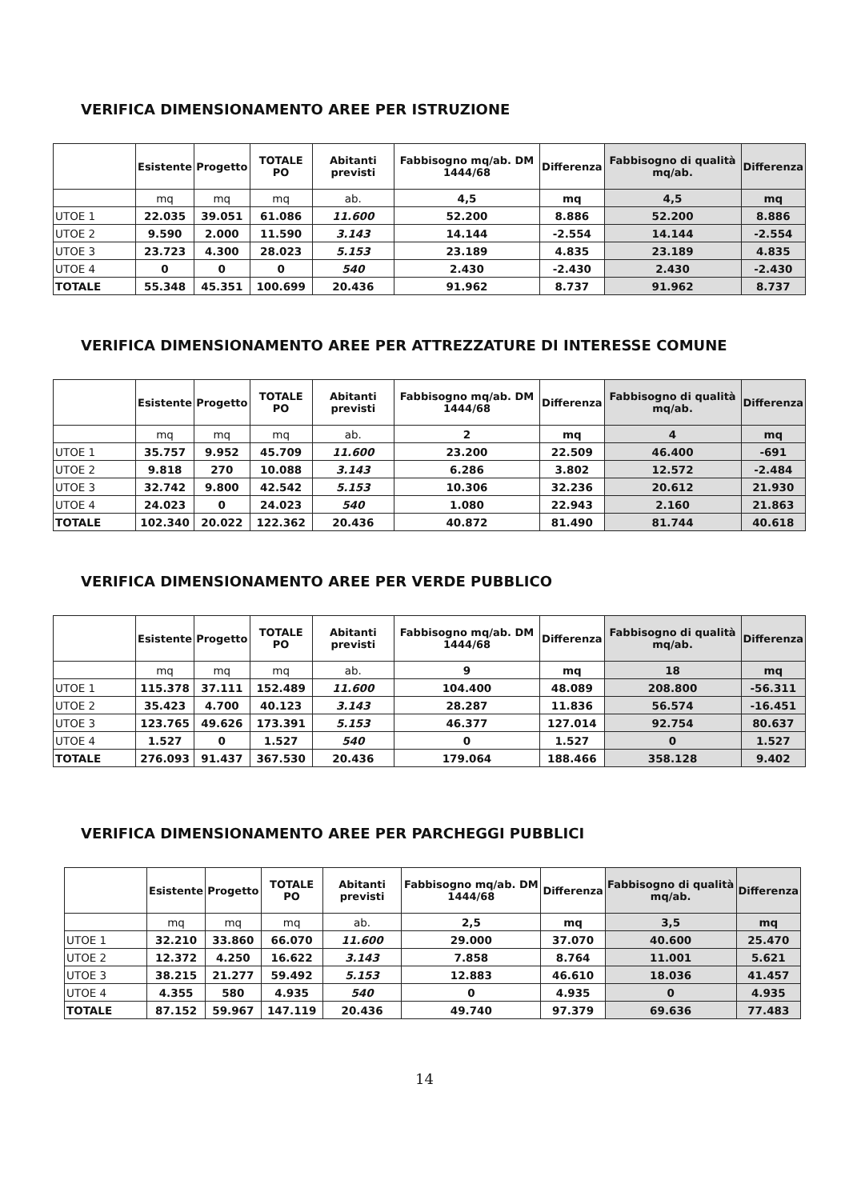VERIFICA DIMENSIONAMENTO AREE PER ISTRUZIONE
| | Esistente | Progetto | TOTALE PO | Abitanti previsti | Fabbisogno mq/ab. DM 1444/68 | Differenza | Fabbisogno di qualità mq/ab. | Differenza |
| --- | --- | --- | --- | --- | --- | --- | --- | --- |
| | mq | mq | mq | ab. | 4,5 | mq | 4,5 | mq |
| UTOE 1 | 22.035 | 39.051 | 61.086 | 11.600 | 52.200 | 8.886 | 52.200 | 8.886 |
| UTOE 2 | 9.590 | 2.000 | 11.590 | 3.143 | 14.144 | -2.554 | 14.144 | -2.554 |
| UTOE 3 | 23.723 | 4.300 | 28.023 | 5.153 | 23.189 | 4.835 | 23.189 | 4.835 |
| UTOE 4 | 0 | 0 | 0 | 540 | 2.430 | -2.430 | 2.430 | -2.430 |
| TOTALE | 55.348 | 45.351 | 100.699 | 20.436 | 91.962 | 8.737 | 91.962 | 8.737 |
VERIFICA DIMENSIONAMENTO AREE PER ATTREZZATURE DI INTERESSE COMUNE
| | Esistente | Progetto | TOTALE PO | Abitanti previsti | Fabbisogno mq/ab. DM 1444/68 | Differenza | Fabbisogno di qualità mq/ab. | Differenza |
| --- | --- | --- | --- | --- | --- | --- | --- | --- |
| | mq | mq | mq | ab. | 2 | mq | 4 | mq |
| UTOE 1 | 35.757 | 9.952 | 45.709 | 11.600 | 23.200 | 22.509 | 46.400 | -691 |
| UTOE 2 | 9.818 | 270 | 10.088 | 3.143 | 6.286 | 3.802 | 12.572 | -2.484 |
| UTOE 3 | 32.742 | 9.800 | 42.542 | 5.153 | 10.306 | 32.236 | 20.612 | 21.930 |
| UTOE 4 | 24.023 | 0 | 24.023 | 540 | 1.080 | 22.943 | 2.160 | 21.863 |
| TOTALE | 102.340 | 20.022 | 122.362 | 20.436 | 40.872 | 81.490 | 81.744 | 40.618 |
VERIFICA DIMENSIONAMENTO AREE PER VERDE PUBBLICO
| | Esistente | Progetto | TOTALE PO | Abitanti previsti | Fabbisogno mq/ab. DM 1444/68 | Differenza | Fabbisogno di qualità mq/ab. | Differenza |
| --- | --- | --- | --- | --- | --- | --- | --- | --- |
| | mq | mq | mq | ab. | 9 | mq | 18 | mq |
| UTOE 1 | 115.378 | 37.111 | 152.489 | 11.600 | 104.400 | 48.089 | 208.800 | -56.311 |
| UTOE 2 | 35.423 | 4.700 | 40.123 | 3.143 | 28.287 | 11.836 | 56.574 | -16.451 |
| UTOE 3 | 123.765 | 49.626 | 173.391 | 5.153 | 46.377 | 127.014 | 92.754 | 80.637 |
| UTOE 4 | 1.527 | 0 | 1.527 | 540 | 0 | 1.527 | 0 | 1.527 |
| TOTALE | 276.093 | 91.437 | 367.530 | 20.436 | 179.064 | 188.466 | 358.128 | 9.402 |
VERIFICA DIMENSIONAMENTO AREE PER PARCHEGGI PUBBLICI
| | Esistente | Progetto | TOTALE PO | Abitanti previsti | Fabbisogno mq/ab. DM 1444/68 | Differenza | Fabbisogno di qualità mq/ab. | Differenza |
| --- | --- | --- | --- | --- | --- | --- | --- | --- |
| | mq | mq | mq | ab. | 2,5 | mq | 3,5 | mq |
| UTOE 1 | 32.210 | 33.860 | 66.070 | 11.600 | 29.000 | 37.070 | 40.600 | 25.470 |
| UTOE 2 | 12.372 | 4.250 | 16.622 | 3.143 | 7.858 | 8.764 | 11.001 | 5.621 |
| UTOE 3 | 38.215 | 21.277 | 59.492 | 5.153 | 12.883 | 46.610 | 18.036 | 41.457 |
| UTOE 4 | 4.355 | 580 | 4.935 | 540 | 0 | 4.935 | 0 | 4.935 |
| TOTALE | 87.152 | 59.967 | 147.119 | 20.436 | 49.740 | 97.379 | 69.636 | 77.483 |
14